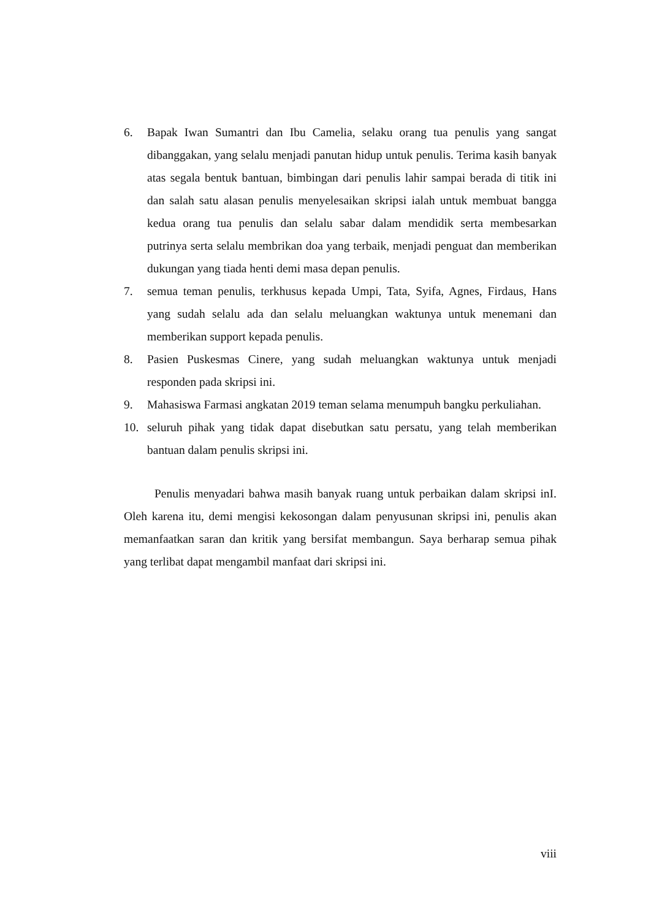6. Bapak Iwan Sumantri dan Ibu Camelia, selaku orang tua penulis yang sangat dibanggakan, yang selalu menjadi panutan hidup untuk penulis. Terima kasih banyak atas segala bentuk bantuan, bimbingan dari penulis lahir sampai berada di titik ini dan salah satu alasan penulis menyelesaikan skripsi ialah untuk membuat bangga kedua orang tua penulis dan selalu sabar dalam mendidik serta membesarkan putrinya serta selalu membrikan doa yang terbaik, menjadi penguat dan memberikan dukungan yang tiada henti demi masa depan penulis.
7. semua teman penulis, terkhusus kepada Umpi, Tata, Syifa, Agnes, Firdaus, Hans yang sudah selalu ada dan selalu meluangkan waktunya untuk menemani dan memberikan support kepada penulis.
8. Pasien Puskesmas Cinere, yang sudah meluangkan waktunya untuk menjadi responden pada skripsi ini.
9. Mahasiswa Farmasi angkatan 2019 teman selama menumpuh bangku perkuliahan.
10. seluruh pihak yang tidak dapat disebutkan satu persatu, yang telah memberikan bantuan dalam penulis skripsi ini.
Penulis menyadari bahwa masih banyak ruang untuk perbaikan dalam skripsi inI. Oleh karena itu, demi mengisi kekosongan dalam penyusunan skripsi ini, penulis akan memanfaatkan saran dan kritik yang bersifat membangun. Saya berharap semua pihak yang terlibat dapat mengambil manfaat dari skripsi ini.
viii